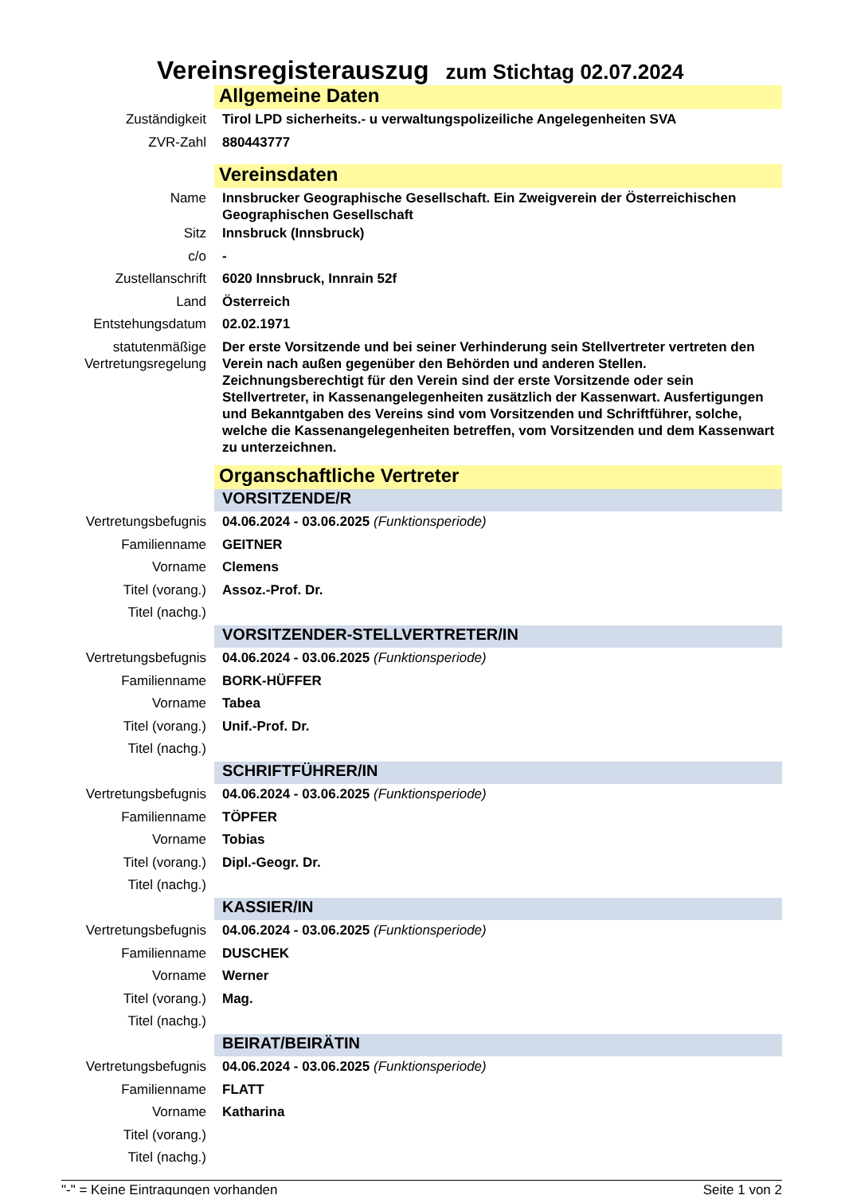Vereinsregisterauszug zum Stichtag 02.07.2024
| | Allgemeine Daten |
| Zuständigkeit | Tirol LPD sicherheits.- u verwaltungspolizeiliche Angelegenheiten SVA |
| ZVR-Zahl | 880443777 |
| | Vereinsdaten |
| Name | Innsbrucker Geographische Gesellschaft. Ein Zweigverein der Österreichischen Geographischen Gesellschaft |
| Sitz | Innsbruck (Innsbruck) |
| c/o | - |
| Zustellanschrift | 6020 Innsbruck, Innrain 52f |
| Land | Österreich |
| Entstehungsdatum | 02.02.1971 |
| statutenmäßige Vertretungsregelung | Der erste Vorsitzende und bei seiner Verhinderung sein Stellvertreter vertreten den Verein nach außen gegenüber den Behörden und anderen Stellen. Zeichnungsberechtigt für den Verein sind der erste Vorsitzende oder sein Stellvertreter, in Kassenangelegenheiten zusätzlich der Kassenwart. Ausfertigungen und Bekanntgaben des Vereins sind vom Vorsitzenden und Schriftführer, solche, welche die Kassenangelegenheiten betreffen, vom Vorsitzenden und dem Kassenwart zu unterzeichnen. |
| | Organschaftliche Vertreter |
| | VORSITZENDE/R |
| Vertretungsbefugnis | 04.06.2024 - 03.06.2025 (Funktionsperiode) |
| Familienname | GEITNER |
| Vorname | Clemens |
| Titel (vorang.) | Assoz.-Prof. Dr. |
| Titel (nachg.) | |
| | VORSITZENDER-STELLVERTRETER/IN |
| Vertretungsbefugnis | 04.06.2024 - 03.06.2025 (Funktionsperiode) |
| Familienname | BORK-HÜFFER |
| Vorname | Tabea |
| Titel (vorang.) | Unif.-Prof. Dr. |
| Titel (nachg.) | |
| | SCHRIFTFÜHRER/IN |
| Vertretungsbefugnis | 04.06.2024 - 03.06.2025 (Funktionsperiode) |
| Familienname | TÖPFER |
| Vorname | Tobias |
| Titel (vorang.) | Dipl.-Geogr. Dr. |
| Titel (nachg.) | |
| | KASSIER/IN |
| Vertretungsbefugnis | 04.06.2024 - 03.06.2025 (Funktionsperiode) |
| Familienname | DUSCHEK |
| Vorname | Werner |
| Titel (vorang.) | Mag. |
| Titel (nachg.) | |
| | BEIRAT/BEIRÄTIN |
| Vertretungsbefugnis | 04.06.2024 - 03.06.2025 (Funktionsperiode) |
| Familienname | FLATT |
| Vorname | Katharina |
| Titel (vorang.) | |
| Titel (nachg.) | |
"-" = Keine Eintragungen vorhanden Seite 1 von 2